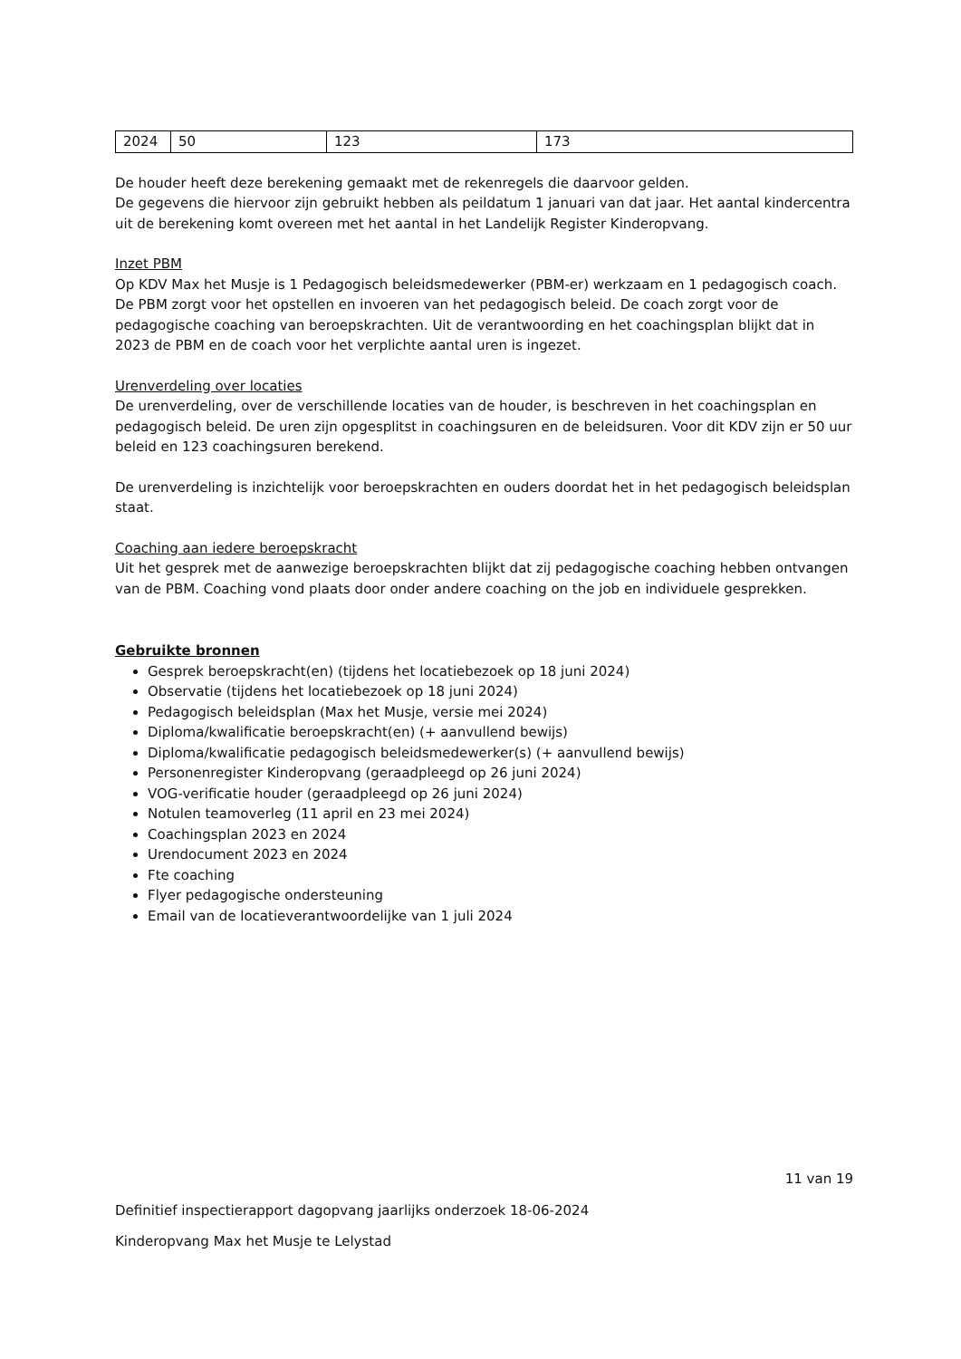| 2024 | 50 | 123 | 173 |
De houder heeft deze berekening gemaakt met de rekenregels die daarvoor gelden.
De gegevens die hiervoor zijn gebruikt hebben als peildatum 1 januari van dat jaar. Het aantal kindercentra uit de berekening komt overeen met het aantal in het Landelijk Register Kinderopvang.
Inzet PBM
Op KDV Max het Musje is 1 Pedagogisch beleidsmedewerker (PBM-er) werkzaam en 1 pedagogisch coach. De PBM zorgt voor het opstellen en invoeren van het pedagogisch beleid. De coach zorgt voor de pedagogische coaching van beroepskrachten. Uit de verantwoording en het coachingsplan blijkt dat in 2023 de PBM en de coach voor het verplichte aantal uren is ingezet.
Urenverdeling over locaties
De urenverdeling, over de verschillende locaties van de houder, is beschreven in het coachingsplan en pedagogisch beleid. De uren zijn opgesplitst in coachingsuren en de beleidsuren. Voor dit KDV zijn er 50 uur beleid en 123 coachingsuren berekend.
De urenverdeling is inzichtelijk voor beroepskrachten en ouders doordat het in het pedagogisch beleidsplan staat.
Coaching aan iedere beroepskracht
Uit het gesprek met de aanwezige beroepskrachten blijkt dat zij pedagogische coaching hebben ontvangen van de PBM. Coaching vond plaats door onder andere coaching on the job en individuele gesprekken.
Gebruikte bronnen
Gesprek beroepskracht(en) (tijdens het locatiebezoek op 18 juni 2024)
Observatie (tijdens het locatiebezoek op 18 juni 2024)
Pedagogisch beleidsplan (Max het Musje, versie mei 2024)
Diploma/kwalificatie beroepskracht(en) (+ aanvullend bewijs)
Diploma/kwalificatie pedagogisch beleidsmedewerker(s) (+ aanvullend bewijs)
Personenregister Kinderopvang (geraadpleegd op 26 juni 2024)
VOG-verificatie houder (geraadpleegd op 26 juni 2024)
Notulen teamoverleg (11 april en 23 mei 2024)
Coachingsplan 2023 en 2024
Urendocument 2023 en 2024
Fte coaching
Flyer pedagogische ondersteuning
Email van de locatieverantwoordelijke van 1 juli 2024
11 van 19
Definitief inspectierapport dagopvang jaarlijks onderzoek 18-06-2024
Kinderopvang Max het Musje te Lelystad